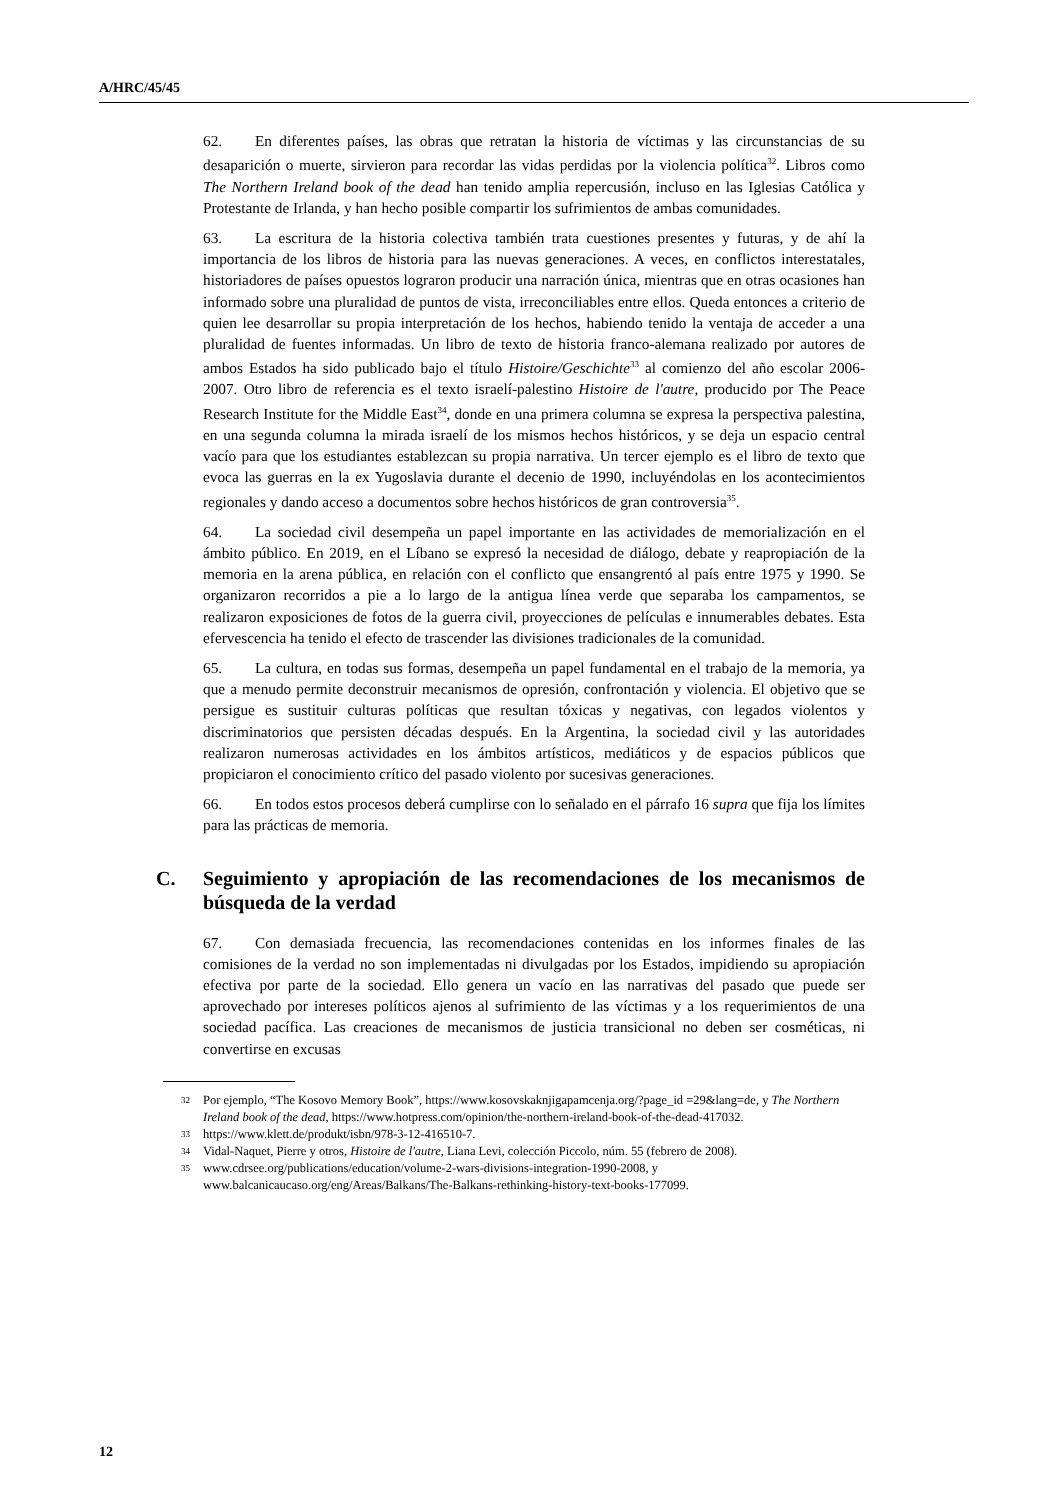A/HRC/45/45
62. En diferentes países, las obras que retratan la historia de víctimas y las circunstancias de su desaparición o muerte, sirvieron para recordar las vidas perdidas por la violencia política<sup>32</sup>. Libros como The Northern Ireland book of the dead han tenido amplia repercusión, incluso en las Iglesias Católica y Protestante de Irlanda, y han hecho posible compartir los sufrimientos de ambas comunidades.
63. La escritura de la historia colectiva también trata cuestiones presentes y futuras, y de ahí la importancia de los libros de historia para las nuevas generaciones. A veces, en conflictos interestatales, historiadores de países opuestos lograron producir una narración única, mientras que en otras ocasiones han informado sobre una pluralidad de puntos de vista, irreconciliables entre ellos. Queda entonces a criterio de quien lee desarrollar su propia interpretación de los hechos, habiendo tenido la ventaja de acceder a una pluralidad de fuentes informadas. Un libro de texto de historia franco-alemana realizado por autores de ambos Estados ha sido publicado bajo el título Histoire/Geschichte<sup>33</sup> al comienzo del año escolar 2006-2007. Otro libro de referencia es el texto israelí-palestino Histoire de l'autre, producido por The Peace Research Institute for the Middle East<sup>34</sup>, donde en una primera columna se expresa la perspectiva palestina, en una segunda columna la mirada israelí de los mismos hechos históricos, y se deja un espacio central vacío para que los estudiantes establezcan su propia narrativa. Un tercer ejemplo es el libro de texto que evoca las guerras en la ex Yugoslavia durante el decenio de 1990, incluyéndolas en los acontecimientos regionales y dando acceso a documentos sobre hechos históricos de gran controversia<sup>35</sup>.
64. La sociedad civil desempeña un papel importante en las actividades de memorialización en el ámbito público. En 2019, en el Líbano se expresó la necesidad de diálogo, debate y reapropiación de la memoria en la arena pública, en relación con el conflicto que ensangrentó al país entre 1975 y 1990. Se organizaron recorridos a pie a lo largo de la antigua línea verde que separaba los campamentos, se realizaron exposiciones de fotos de la guerra civil, proyecciones de películas e innumerables debates. Esta efervescencia ha tenido el efecto de trascender las divisiones tradicionales de la comunidad.
65. La cultura, en todas sus formas, desempeña un papel fundamental en el trabajo de la memoria, ya que a menudo permite deconstruir mecanismos de opresión, confrontación y violencia. El objetivo que se persigue es sustituir culturas políticas que resultan tóxicas y negativas, con legados violentos y discriminatorios que persisten décadas después. En la Argentina, la sociedad civil y las autoridades realizaron numerosas actividades en los ámbitos artísticos, mediáticos y de espacios públicos que propiciaron el conocimiento crítico del pasado violento por sucesivas generaciones.
66. En todos estos procesos deberá cumplirse con lo señalado en el párrafo 16 supra que fija los límites para las prácticas de memoria.
C. Seguimiento y apropiación de las recomendaciones de los mecanismos de búsqueda de la verdad
67. Con demasiada frecuencia, las recomendaciones contenidas en los informes finales de las comisiones de la verdad no son implementadas ni divulgadas por los Estados, impidiendo su apropiación efectiva por parte de la sociedad. Ello genera un vacío en las narrativas del pasado que puede ser aprovechado por intereses políticos ajenos al sufrimiento de las víctimas y a los requerimientos de una sociedad pacífica. Las creaciones de mecanismos de justicia transicional no deben ser cosméticas, ni convertirse en excusas
32
Por ejemplo, “The Kosovo Memory Book”, https://www.kosovskaknjigapamcenja.org/?page_id =29&lang=de, y The Northern Ireland book of the dead, https://www.hotpress.com/opinion/the-northern-ireland-book-of-the-dead-417032.
33
https://www.klett.de/produkt/isbn/978-3-12-416510-7.
34
Vidal-Naquet, Pierre y otros, Histoire de l'autre, Liana Levi, colección Piccolo, núm. 55 (febrero de 2008).
35
www.cdrsee.org/publications/education/volume-2-wars-divisions-integration-1990-2008, y www.balcanicaucaso.org/eng/Areas/Balkans/The-Balkans-rethinking-history-text-books-177099.
12